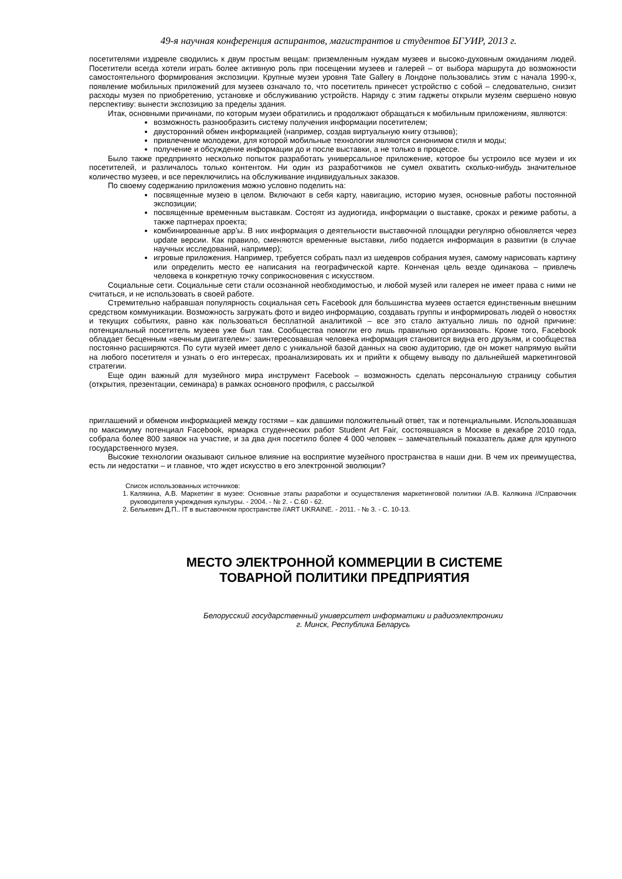49-я научная конференция аспирантов, магистрантов и студентов БГУИР, 2013 г.
посетителями издревле сводились к двум простым вещам: приземленным нуждам музеев и высоко-духовным ожиданиям людей. Посетители всегда хотели играть более активную роль при посещении музеев и галерей – от выбора маршрута до возможности самостоятельного формирования экспозиции. Крупные музеи уровня Tate Gallery в Лондоне пользовались этим с начала 1990-х, появление мобильных приложений для музеев означало то, что посетитель принесет устройство с собой – следовательно, снизит расходы музея по приобретению, установке и обслуживанию устройств. Наряду с этим гаджеты открыли музеям свершено новую перспективу: вынести экспозицию за пределы здания.
Итак, основными причинами, по которым музеи обратились и продолжают обращаться к мобильным приложениям, являются:
возможность разнообразить систему получения информации посетителем;
двусторонний обмен информацией (например, создав виртуальную книгу отзывов);
привлечение молодежи, для которой мобильные технологии являются синонимом стиля и моды;
получение и обсуждение информации до и после выставки, а не только в процессе.
Было также предпринято несколько попыток разработать универсальное приложение, которое бы устроило все музеи и их посетителей, и различалось только контентом. Ни один из разработчиков не сумел охватить сколько-нибудь значительное количество музеев, и все переключились на обслуживание индивидуальных заказов.
По своему содержанию приложения можно условно поделить на:
посвященные музею в целом. Включают в себя карту, навигацию, историю музея, основные работы постоянной экспозиции;
посвященные временным выставкам. Состоят из аудиогида, информации о выставке, сроках и режиме работы, а также партнерах проекта;
комбинированные app’ы. В них информация о деятельности выставочной площадки регулярно обновляется через update версии. Как правило, сменяются временные выставки, либо подается информация в развитии (в случае научных исследований, например);
игровые приложения. Например, требуется собрать пазл из шедевров собрания музея, самому нарисовать картину или определить место ее написания на географической карте. Конченая цель везде одинакова – привлечь человека в конкретную точку соприкосновения с искусством.
Социальные сети. Социальные сети стали осознанной необходимостью, и любой музей или галерея не имеет права с ними не считаться, и не использовать в своей работе.
Стремительно набравшая популярность социальная сеть Facebook для большинства музеев остается единственным внешним средством коммуникации. Возможность загружать фото и видео информацию, создавать группы и информировать людей о новостях и текущих событиях, равно как пользоваться бесплатной аналитикой – все это стало актуально лишь по одной причине: потенциальный посетитель музеев уже был там. Сообщества помогли его лишь правильно организовать. Кроме того, Facebook обладает бесценным «вечным двигателем»: заинтересовавшая человека информация становится видна его друзьям, и сообщества постоянно расширяются. По сути музей имеет дело с уникальной базой данных на свою аудиторию, где он может напрямую выйти на любого посетителя и узнать о его интересах, проанализировать их и прийти к общему выводу по дальнейшей маркетинговой стратегии.
Еще один важный для музейного мира инструмент Facebook – возможность сделать персональную страницу события (открытия, презентации, семинара) в рамках основного профиля, с рассылкой
приглашений и обменом информацией между гостями – как давшими положительный ответ, так и потенциальными. Использовавшая по максимуму потенциал Facebook, ярмарка студенческих работ Student Art Fair, состоявшаяся в Москве в декабре 2010 года, собрала более 800 заявок на участие, и за два дня посетило более 4 000 человек – замечательный показатель даже для крупного государственного музея.
Высокие технологии оказывают сильное влияние на восприятие музейного пространства в наши дни. В чем их преимущества, есть ли недостатки – и главное, что ждет искусство в его электронной эволюции?
Список использованных источников:
1. Калякина, А.В. Маркетинг в музее: Основные этапы разработки и осуществления маркетинговой политики /А.В. Калякина //Справочник руководителя учреждения культуры. - 2004. - № 2. - С.60 - 62.
2. Белькевич Д.П.. IT в выставочном пространстве //ART UKRAINE. - 2011. - № 3. - С. 10-13.
МЕСТО ЭЛЕКТРОННОЙ КОММЕРЦИИ В СИСТЕМЕ
ТОВАРНОЙ ПОЛИТИКИ ПРЕДПРИЯТИЯ
Белорусский государственный университет информатики и радиоэлектроники
г. Минск, Республика Беларусь